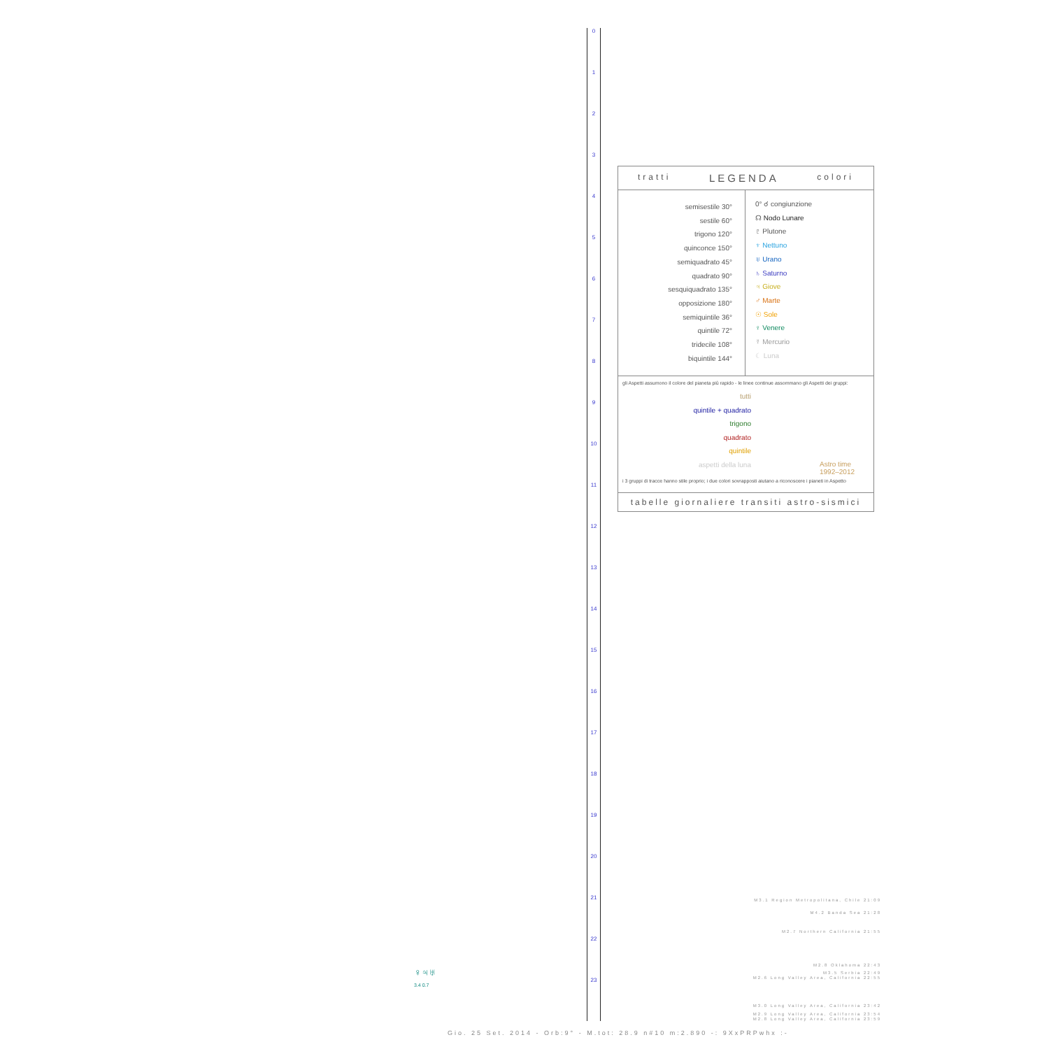0
1
2
3
4
5
6
7
8
9
10
11
12
13
14
15
16
17
18
19
20
21
22
23
tratti LEGENDA colori
semisestile 30°
sestile 60°
trigono 120°
quinconce 150°
semiquadrato 45°
quadrato 90°
sesquiquadrato 135°
opposizione 180°
semiquintile 36°
quintile 72°
tridecile 108°
biquintile 144°
0° ☌ congiunzione
☊ Nodo Lunare
♇ Plutone
♆ Nettuno
♅ Urano
♄ Saturno
♃ Giove
♂ Marte
☉ Sole
♀ Venere
☿ Mercurio
☾ Luna
gli Aspetti assumono il colore del pianeta più rapido - le linee continue assommano gli Aspetti dei gruppi:
tutti
quintile + quadrato
trigono
quadrato
quintile
aspetti della luna
Astro time
1992–2012
i 3 gruppi di tracce hanno stile proprio; i due colori sovrapposti aiutano a riconoscere i pianeti in Aspetto
tabelle giornaliere transiti astro-sismici
♀♃♅
3.4 0.7
M3.1 Region Metropolitana, Chile 21:09
M4.2 Banda Sea 21:28
M2.7 Northern California 21:55
M2.8 Oklahoma 22:43
M3.5 Serbia 22:49
M2.6 Long Valley Area, California 22:55
M3.0 Long Valley Area, California 23:42
M2.9 Long Valley Area, California 23:54
M2.8 Long Valley Area, California 23:59
Gio. 25 Set. 2014 - Orb:9° - M.tot: 28.9 n#10 m:2.890 -: 9XxPRPwhx :-